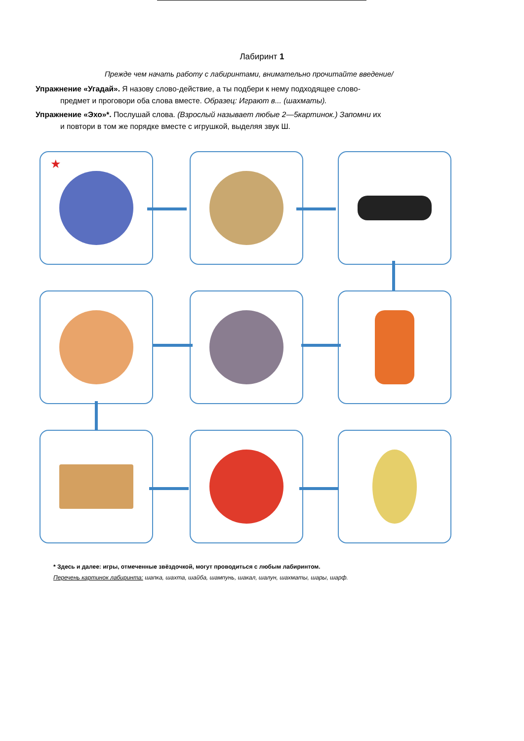Лабиринт 1
Прежде чем начать работу с лабиринтами, внимательно прочитайте введение/
Упражнение «Угадай». Я назову слово-действие, а ты подбери к нему подходящее слово-
предмет и проговори оба слова вместе. Образец: Играют в... (шахматы).
Упражнение «Эхо»*. Послушай слова. (Взрослый называет любые 2—5картинок.) Запомни их
и повтори в том же порядке вместе с игрушкой, выделяя звук Ш.
★
* Здесь и далее: игры, отмеченные звёздочкой, могут проводиться с любым лабиринтом.
Перечень картинок лабиринта: шапка, шахта, шайба, шампунь, шакал, шалун, шахматы, шары, шарф.